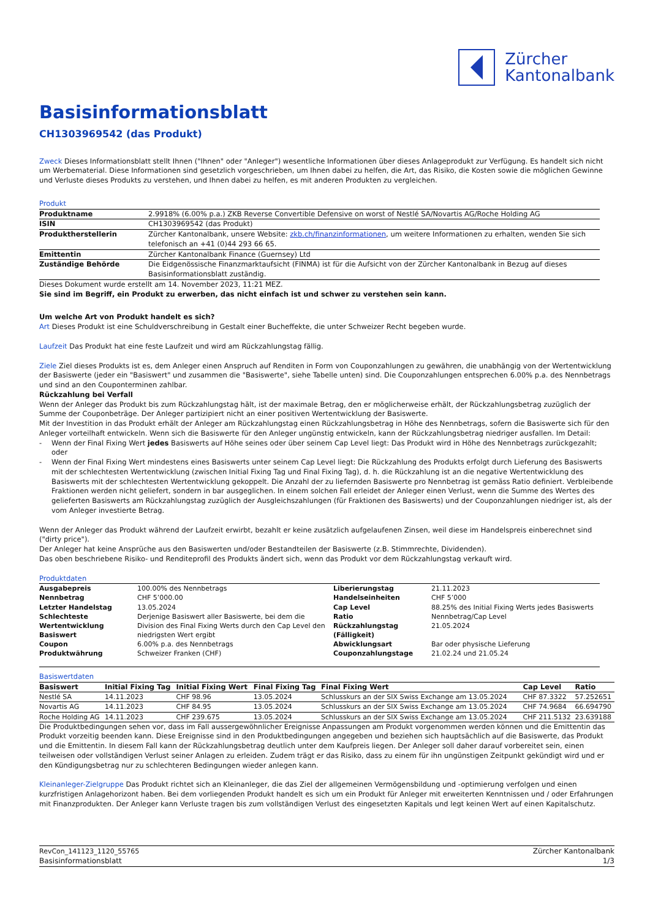Zürcher
Kantonalbank
Basisinformationsblatt
CH1303969542 (das Produkt)
Zweck Dieses Informationsblatt stellt Ihnen ("Ihnen" oder "Anleger") wesentliche Informationen über dieses Anlageprodukt zur Verfügung. Es handelt sich nicht um Werbematerial. Diese Informationen sind gesetzlich vorgeschrieben, um Ihnen dabei zu helfen, die Art, das Risiko, die Kosten sowie die möglichen Gewinne und Verluste dieses Produkts zu verstehen, und Ihnen dabei zu helfen, es mit anderen Produkten zu vergleichen.
Produkt
| Produktname | 2.9918% (6.00% p.a.) ZKB Reverse Convertible Defensive on worst of Nestlé SA/Novartis AG/Roche Holding AG |
| ISIN | CH1303969542 (das Produkt) |
| Produktherstellerin | Zürcher Kantonalbank, unsere Website: zkb.ch/finanzinformationen , um weitere Informationen zu erhalten, wenden Sie sich telefonisch an +41 (0)44 293 66 65. |
| Emittentin | Zürcher Kantonalbank Finance (Guernsey) Ltd |
| Zuständige Behörde | Die Eidgenössische Finanzmarktaufsicht (FINMA) ist für die Aufsicht von der Zürcher Kantonalbank in Bezug auf dieses Basisinformationsblatt zuständig. |
Dieses Dokument wurde erstellt am 14. November 2023, 11:21 MEZ.
Sie sind im Begriff, ein Produkt zu erwerben, das nicht einfach ist und schwer zu verstehen sein kann.
Um welche Art von Produkt handelt es sich?
Art Dieses Produkt ist eine Schuldverschreibung in Gestalt einer Bucheffekte, die unter Schweizer Recht begeben wurde.
Laufzeit Das Produkt hat eine feste Laufzeit und wird am Rückzahlungstag fällig.
Ziele Ziel dieses Produkts ist es, dem Anleger einen Anspruch auf Renditen in Form von Couponzahlungen zu gewähren, die unabhängig von der Wertentwicklung der Basiswerte (jeder ein "Basiswert" und zusammen die "Basiswerte", siehe Tabelle unten) sind. Die Couponzahlungen entsprechen 6.00% p.a. des Nennbetrags und sind an den Couponterminen zahlbar.
Rückzahlung bei Verfall
Wenn der Anleger das Produkt bis zum Rückzahlungstag hält, ist der maximale Betrag, den er möglicherweise erhält, der Rückzahlungsbetrag zuzüglich der Summe der Couponbeträge. Der Anleger partizipiert nicht an einer positiven Wertentwicklung der Basiswerte.
Mit der Investition in das Produkt erhält der Anleger am Rückzahlungstag einen Rückzahlungsbetrag in Höhe des Nennbetrags, sofern die Basiswerte sich für den Anleger vorteilhaft entwickeln. Wenn sich die Basiswerte für den Anleger ungünstig entwickeln, kann der Rückzahlungsbetrag niedriger ausfallen. Im Detail:
- Wenn der Final Fixing Wert jedes Basiswerts auf Höhe seines oder über seinem Cap Level liegt: Das Produkt wird in Höhe des Nennbetrags zurückgezahlt; oder
- Wenn der Final Fixing Wert mindestens eines Basiswerts unter seinem Cap Level liegt: Die Rückzahlung des Produkts erfolgt durch Lieferung des Basiswerts mit der schlechtesten Wertentwicklung (zwischen Initial Fixing Tag und Final Fixing Tag), d. h. die Rückzahlung ist an die negative Wertentwicklung des Basiswerts mit der schlechtesten Wertentwicklung gekoppelt. Die Anzahl der zu liefernden Basiswerte pro Nennbetrag ist gemäss Ratio definiert. Verbleibende Fraktionen werden nicht geliefert, sondern in bar ausgeglichen. In einem solchen Fall erleidet der Anleger einen Verlust, wenn die Summe des Wertes des gelieferten Basiswerts am Rückzahlungstag zuzüglich der Ausgleichszahlungen (für Fraktionen des Basiswerts) und der Couponzahlungen niedriger ist, als der vom Anleger investierte Betrag.
Wenn der Anleger das Produkt während der Laufzeit erwirbt, bezahlt er keine zusätzlich aufgelaufenen Zinsen, weil diese im Handelspreis einberechnet sind ("dirty price").
Der Anleger hat keine Ansprüche aus den Basiswerten und/oder Bestandteilen der Basiswerte (z.B. Stimmrechte, Dividenden).
Das oben beschriebene Risiko- und Renditeprofil des Produkts ändert sich, wenn das Produkt vor dem Rückzahlungstag verkauft wird.
Produktdaten
| Ausgabepreis | 100.00% des Nennbetrags | Liberierungstag | 21.11.2023 |
| Nennbetrag | CHF 5’000.00 | Handelseinheiten | CHF 5’000 |
| Letzter Handelstag | 13.05.2024 | Cap Level | 88.25% des Initial Fixing Werts jedes Basiswerts |
| Schlechteste Wertentwicklung Basiswert | Derjenige Basiswert aller Basiswerte, bei dem die Division des Final Fixing Werts durch den Cap Level den niedrigsten Wert ergibt | Ratio Rückzahlungstag (Fälligkeit) | Nennbetrag/Cap Level 21.05.2024 |
| Coupon | 6.00% p.a. des Nennbetrags | Abwicklungsart | Bar oder physische Lieferung |
| Produktwährung | Schweizer Franken (CHF) | Couponzahlungstage | 21.02.24 und 21.05.24 |
Basiswertdaten
| Basiswert | Initial Fixing Tag | Initial Fixing Wert | Final Fixing Tag | Final Fixing Wert | Cap Level | Ratio |
| --- | --- | --- | --- | --- | --- | --- |
| Nestlé SA | 14.11.2023 | CHF 98.96 | 13.05.2024 | Schlusskurs an der SIX Swiss Exchange am 13.05.2024 | CHF 87.3322 | 57.252651 |
| Novartis AG | 14.11.2023 | CHF 84.95 | 13.05.2024 | Schlusskurs an der SIX Swiss Exchange am 13.05.2024 | CHF 74.9684 | 66.694790 |
| Roche Holding AG | 14.11.2023 | CHF 239.675 | 13.05.2024 | Schlusskurs an der SIX Swiss Exchange am 13.05.2024 | CHF 211.5132 | 23.639188 |
Die Produktbedingungen sehen vor, dass im Fall aussergewöhnlicher Ereignisse Anpassungen am Produkt vorgenommen werden können und die Emittentin das Produkt vorzeitig beenden kann. Diese Ereignisse sind in den Produktbedingungen angegeben und beziehen sich hauptsächlich auf die Basiswerte, das Produkt und die Emittentin. In diesem Fall kann der Rückzahlungsbetrag deutlich unter dem Kaufpreis liegen. Der Anleger soll daher darauf vorbereitet sein, einen teilweisen oder vollständigen Verlust seiner Anlagen zu erleiden. Zudem trägt er das Risiko, dass zu einem für ihn ungünstigen Zeitpunkt gekündigt wird und er den Kündigungsbetrag nur zu schlechteren Bedingungen wieder anlegen kann.
Kleinanleger-Zielgruppe Das Produkt richtet sich an Kleinanleger, die das Ziel der allgemeinen Vermögensbildung und -optimierung verfolgen und einen kurzfristigen Anlagehorizont haben. Bei dem vorliegenden Produkt handelt es sich um ein Produkt für Anleger mit erweiterten Kenntnissen und / oder Erfahrungen mit Finanzprodukten. Der Anleger kann Verluste tragen bis zum vollständigen Verlust des eingesetzten Kapitals und legt keinen Wert auf einen Kapitalschutz.
RevCon_141123_1120_55765
Basisinformationsblatt
Zürcher Kantonalbank
1/3